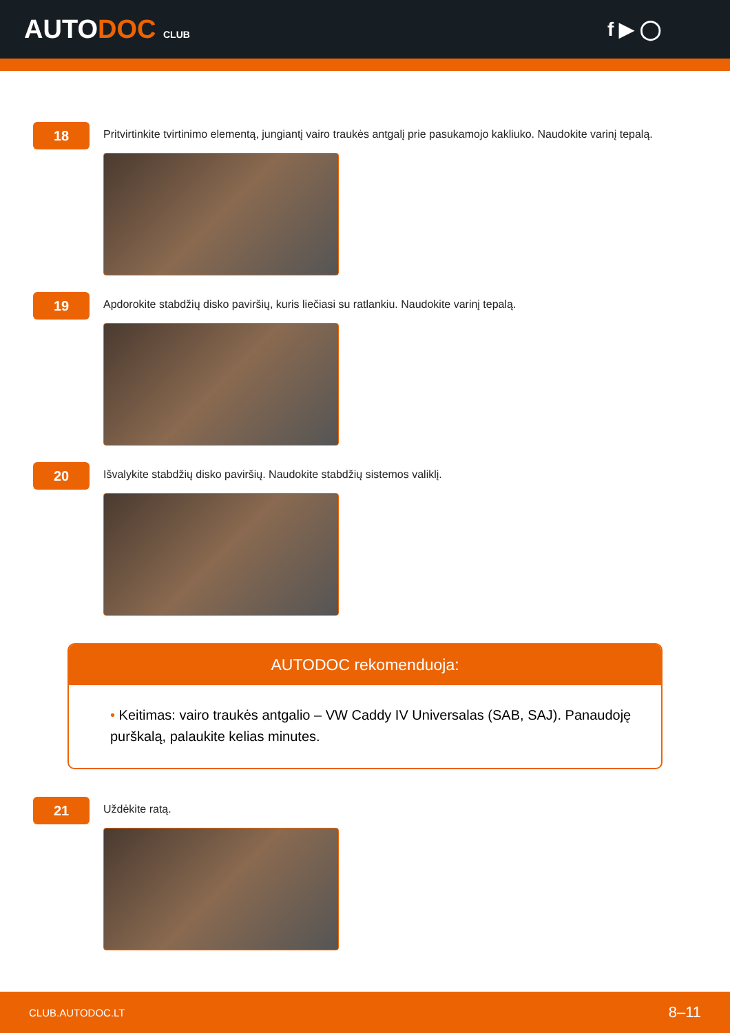AUTODOC CLUB
f ▶ ◯
18
Pritvirtinkite tvirtinimo elementą, jungiantį vairo traukės antgalį prie pasukamojo kakliuko. Naudokite varinį tepalą.
19
Apdorokite stabdžių disko paviršių, kuris liečiasi su ratlankiu. Naudokite varinį tepalą.
20
Išvalykite stabdžių disko paviršių. Naudokite stabdžių sistemos valiklį.
AUTODOC rekomenduoja:
• Keitimas: vairo traukės antgalio – VW Caddy IV Universalas (SAB, SAJ). Panaudoję purškalą, palaukite kelias minutes.
21
Uždėkite ratą.
CLUB.AUTODOC.LT 8–11